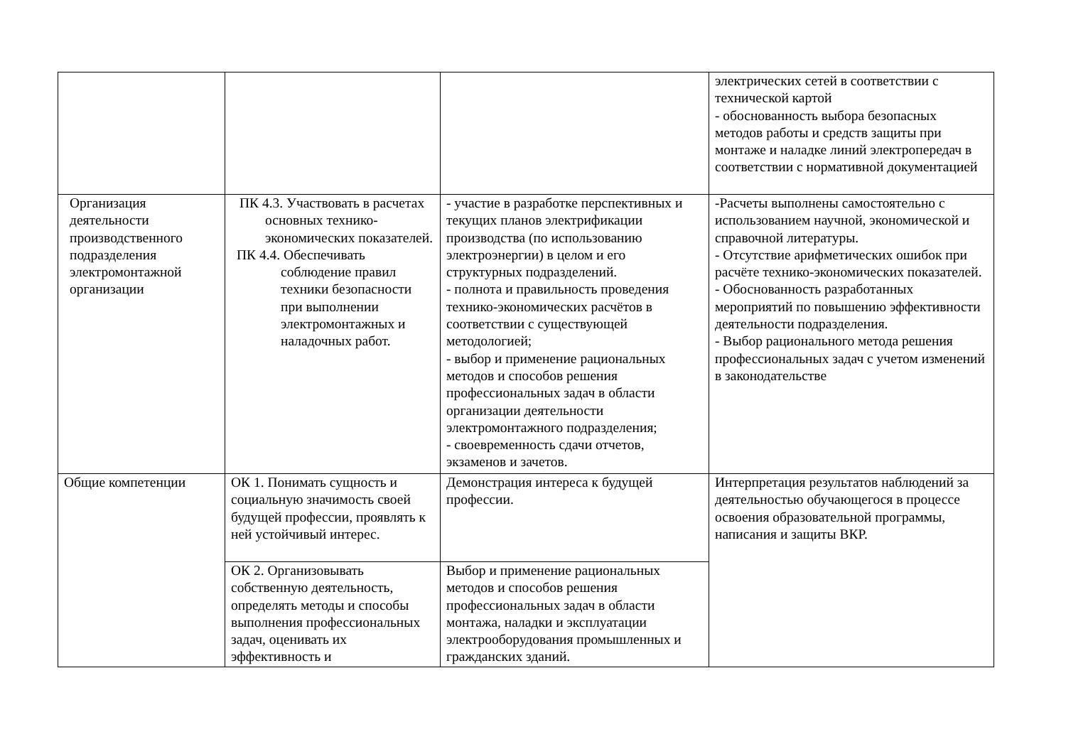| | | | электрических сетей в соответствии с технической картой - обоснованность выбора безопасных методов работы и средств защиты при монтаже и наладке линий электропередач в соответствии с нормативной документацией |
| Организация деятельности производственного подразделения электромонтажной организации | ПК 4.3. Участвовать в расчетах основных технико-экономических показателей. ПК 4.4. Обеспечивать соблюдение правил техники безопасности при выполнении электромонтажных и наладочных работ. | - участие в разработке перспективных и текущих планов электрификации производства (по использованию электроэнергии) в целом и его структурных подразделений. - полнота и правильность проведения технико-экономических расчётов в соответствии с существующей методологией; - выбор и применение рациональных методов и способов решения профессиональных задач в области организации деятельности электромонтажного подразделения; - своевременность сдачи отчетов, экзаменов и зачетов. | -Расчеты выполнены самостоятельно с использованием научной, экономической и справочной литературы. - Отсутствие арифметических ошибок при расчёте технико-экономических показателей. - Обоснованность разработанных мероприятий по повышению эффективности деятельности подразделения. - Выбор рационального метода решения профессиональных задач с учетом изменений в законодательстве |
| Общие компетенции | ОК 1. Понимать сущность и социальную значимость своей будущей профессии, проявлять к ней устойчивый интерес. | Демонстрация интереса к будущей профессии. | Интерпретация результатов наблюдений за деятельностью обучающегося в процессе освоения образовательной программы, написания и защиты ВКР. |
| | ОК 2. Организовывать собственную деятельность, определять методы и способы выполнения профессиональных задач, оценивать их эффективность и | Выбор и применение рациональных методов и способов решения профессиональных задач в области монтажа, наладки и эксплуатации электрооборудования промышленных и гражданских зданий. | |